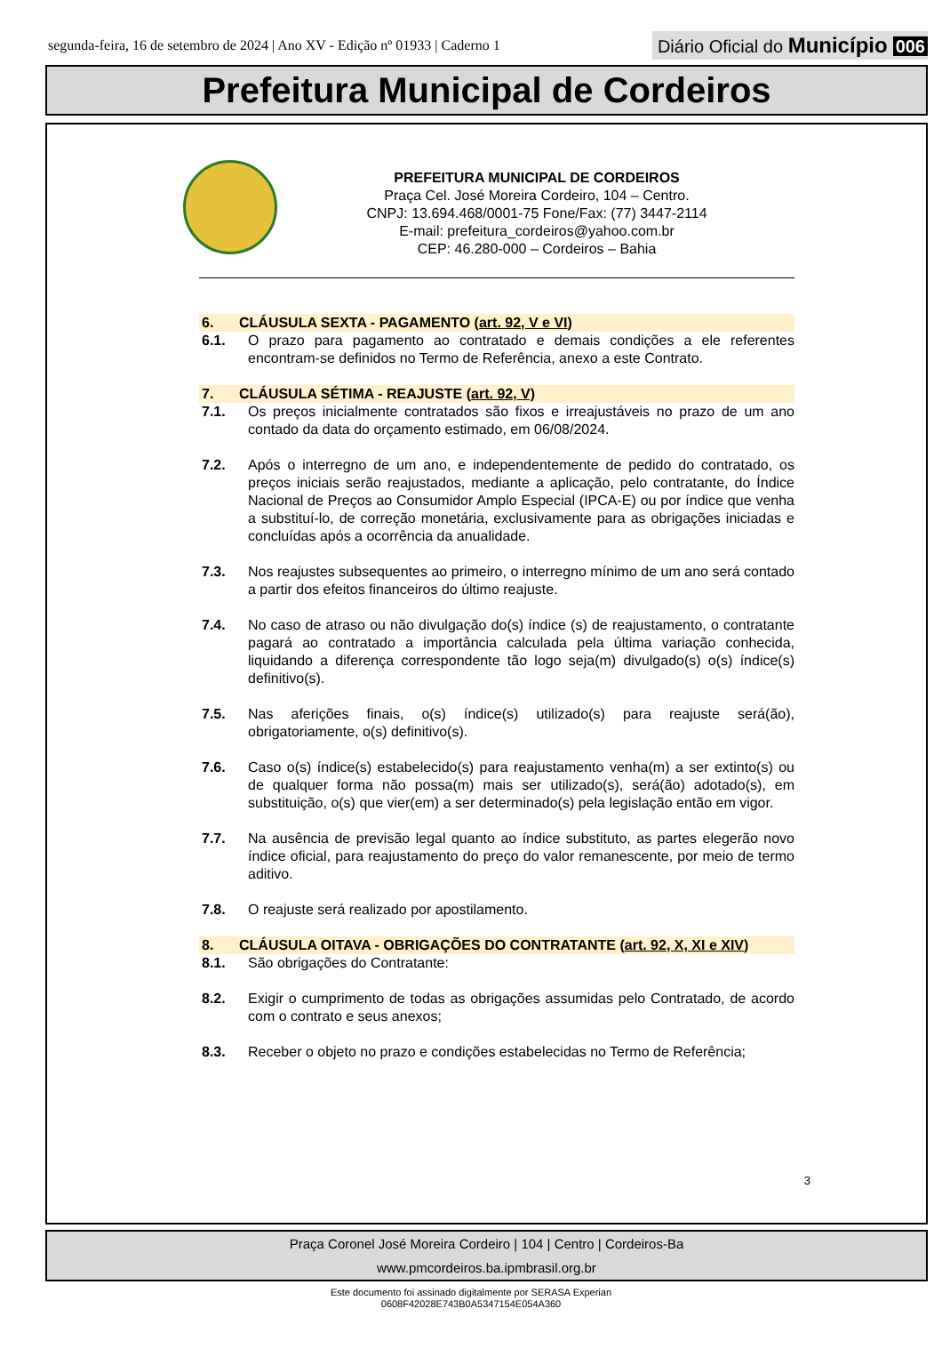segunda-feira, 16 de setembro de 2024 | Ano XV - Edição nº 01933 | Caderno 1
Diário Oficial do Município 006
Prefeitura Municipal de Cordeiros
PREFEITURA MUNICIPAL DE CORDEIROS
Praça Cel. José Moreira Cordeiro, 104 – Centro.
CNPJ: 13.694.468/0001-75 Fone/Fax: (77) 3447-2114
E-mail: prefeitura_cordeiros@yahoo.com.br
CEP: 46.280-000 – Cordeiros – Bahia
6. CLÁUSULA SEXTA - PAGAMENTO (art. 92, V e VI)
6.1. O prazo para pagamento ao contratado e demais condições a ele referentes encontram-se definidos no Termo de Referência, anexo a este Contrato.
7. CLÁUSULA SÉTIMA - REAJUSTE (art. 92, V)
7.1. Os preços inicialmente contratados são fixos e irreajustáveis no prazo de um ano contado da data do orçamento estimado, em 06/08/2024.
7.2. Após o interregno de um ano, e independentemente de pedido do contratado, os preços iniciais serão reajustados, mediante a aplicação, pelo contratante, do Índice Nacional de Preços ao Consumidor Amplo Especial (IPCA-E) ou por índice que venha a substituí-lo, de correção monetária, exclusivamente para as obrigações iniciadas e concluídas após a ocorrência da anualidade.
7.3. Nos reajustes subsequentes ao primeiro, o interregno mínimo de um ano será contado a partir dos efeitos financeiros do último reajuste.
7.4. No caso de atraso ou não divulgação do(s) índice (s) de reajustamento, o contratante pagará ao contratado a importância calculada pela última variação conhecida, liquidando a diferença correspondente tão logo seja(m) divulgado(s) o(s) índice(s) definitivo(s).
7.5. Nas aferições finais, o(s) índice(s) utilizado(s) para reajuste será(ão), obrigatoriamente, o(s) definitivo(s).
7.6. Caso o(s) índice(s) estabelecido(s) para reajustamento venha(m) a ser extinto(s) ou de qualquer forma não possa(m) mais ser utilizado(s), será(ão) adotado(s), em substituição, o(s) que vier(em) a ser determinado(s) pela legislação então em vigor.
7.7. Na ausência de previsão legal quanto ao índice substituto, as partes elegerão novo índice oficial, para reajustamento do preço do valor remanescente, por meio de termo aditivo.
7.8. O reajuste será realizado por apostilamento.
8. CLÁUSULA OITAVA - OBRIGAÇÕES DO CONTRATANTE (art. 92, X, XI e XIV)
8.1. São obrigações do Contratante:
8.2. Exigir o cumprimento de todas as obrigações assumidas pelo Contratado, de acordo com o contrato e seus anexos;
8.3. Receber o objeto no prazo e condições estabelecidas no Termo de Referência;
3
Praça Coronel José Moreira Cordeiro | 104 | Centro | Cordeiros-Ba
www.pmcordeiros.ba.ipmbrasil.org.br
Este documento foi assinado digitalmente por SERASA Experian
0608F42028E743B0A5347154E054A360